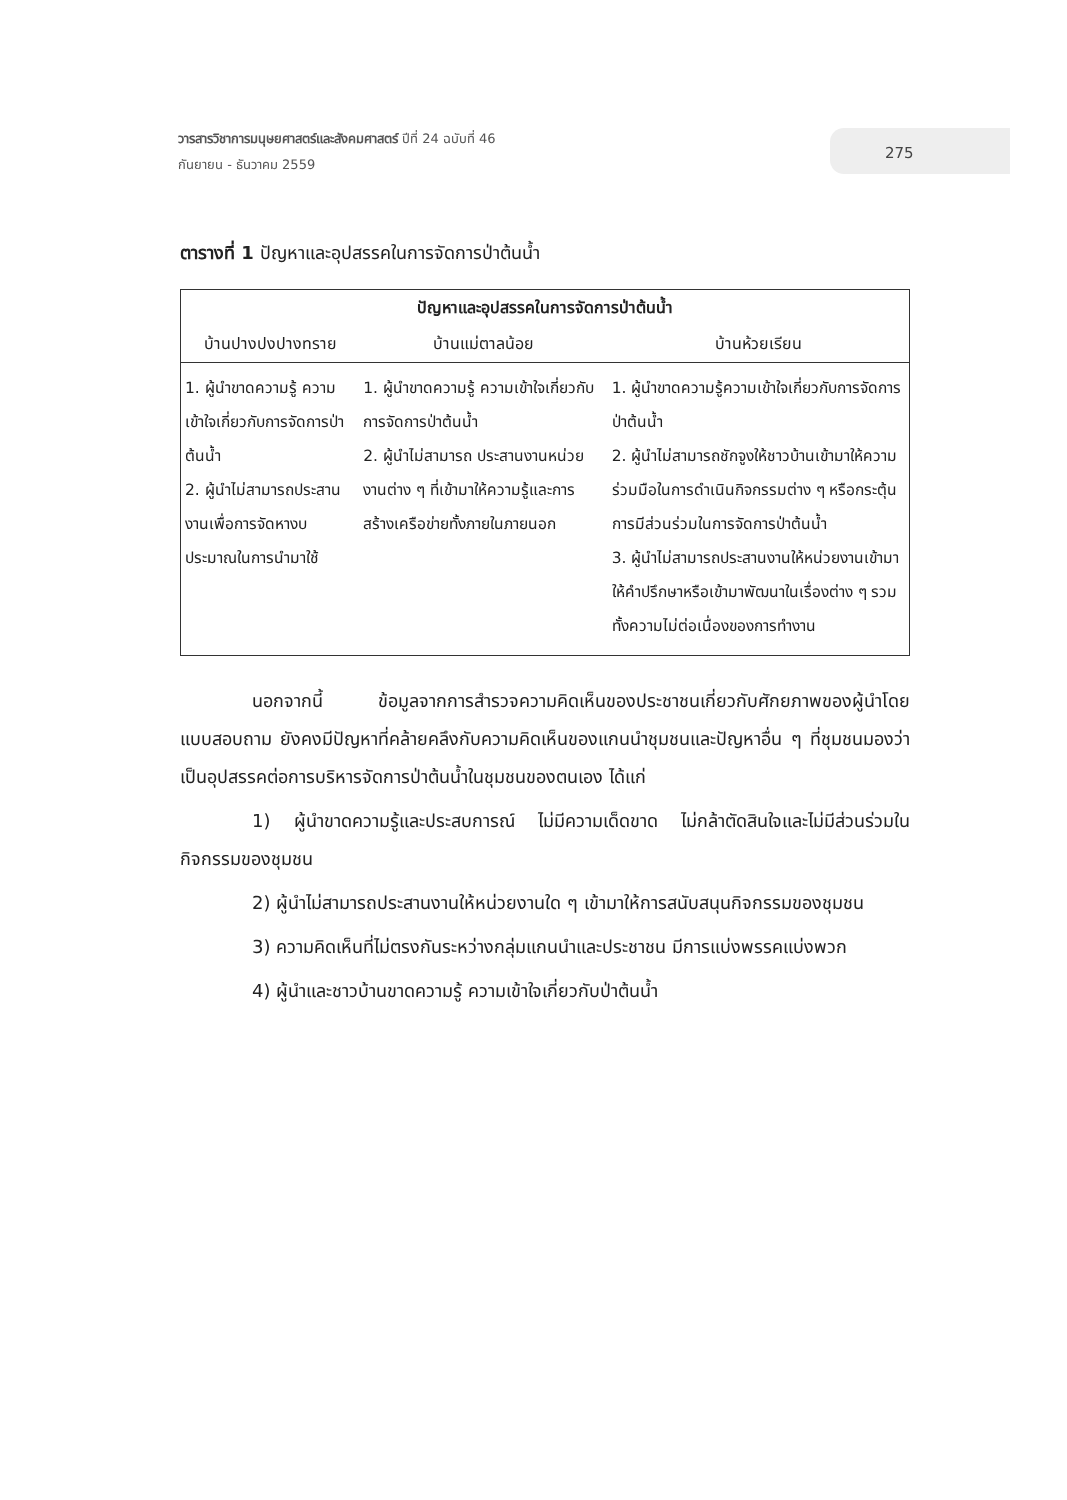วารสารวิชาการมนุษยศาสตร์และสังคมศาสตร์ ปีที่ 24 ฉบับที่ 46
กันยายน - ธันวาคม 2559
275
ตารางที่ 1 ปัญหาและอุปสรรคในการจัดการป่าต้นน้ำ
| ปัญหาและอุปสรรคในการจัดการป่าต้นน้ำ | | |
| --- | --- | --- |
| บ้านปางปงปางทราย | บ้านแม่ตาลน้อย | บ้านห้วยเรียน |
| 1. ผู้นำขาดความรู้ ความเข้าใจเกี่ยวกับการจัดการป่าต้นน้ำ 2. ผู้นำไม่สามารถประสานงานเพื่อการจัดหางบประมาณในการนำมาใช้ | 1. ผู้นำขาดความรู้ ความเข้าใจเกี่ยวกับการจัดการป่าต้นน้ำ 2. ผู้นำไม่สามารถ ประสานงานหน่วยงานต่าง ๆ ที่เข้ามาให้ความรู้และการสร้างเครือข่ายทั้งภายในภายนอก | 1. ผู้นำขาดความรู้ความเข้าใจเกี่ยวกับการจัดการป่าต้นน้ำ 2. ผู้นำไม่สามารถชักจูงให้ชาวบ้านเข้ามาให้ความร่วมมือในการดำเนินกิจกรรมต่าง ๆ หรือกระตุ้นการมีส่วนร่วมในการจัดการป่าต้นน้ำ 3. ผู้นำไม่สามารถประสานงานให้หน่วยงานเข้ามาให้คำปรึกษาหรือเข้ามาพัฒนาในเรื่องต่าง ๆ รวมทั้งความไม่ต่อเนื่องของการทำงาน |
นอกจากนี้ ข้อมูลจากการสำรวจความคิดเห็นของประชาชนเกี่ยวกับศักยภาพของผู้นำโดยแบบสอบถาม ยังคงมีปัญหาที่คล้ายคลึงกับความคิดเห็นของแกนนำชุมชนและปัญหาอื่น ๆ ที่ชุมชนมองว่า เป็นอุปสรรคต่อการบริหารจัดการป่าต้นน้ำในชุมชนของตนเอง ได้แก่
1) ผู้นำขาดความรู้และประสบการณ์ ไม่มีความเด็ดขาด ไม่กล้าตัดสินใจและไม่มีส่วนร่วมในกิจกรรมของชุมชน
2) ผู้นำไม่สามารถประสานงานให้หน่วยงานใด ๆ เข้ามาให้การสนับสนุนกิจกรรมของชุมชน
3) ความคิดเห็นที่ไม่ตรงกันระหว่างกลุ่มแกนนำและประชาชน มีการแบ่งพรรคแบ่งพวก
4) ผู้นำและชาวบ้านขาดความรู้ ความเข้าใจเกี่ยวกับป่าต้นน้ำ